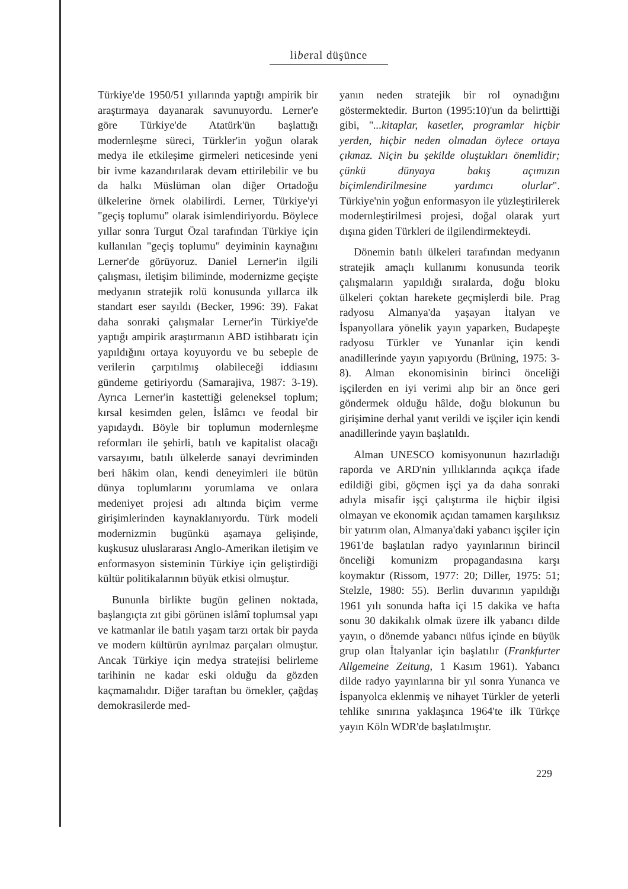liberal düşünce
Türkiye'de 1950/51 yıllarında yaptığı ampirik bir araştırmaya dayanarak savunuyordu. Lerner'e göre Türkiye'de Atatürk'ün başlattığı modernleşme süreci, Türkler'in yoğun olarak medya ile etkileşime girmeleri neticesinde yeni bir ivme kazandırılarak devam ettirilebilir ve bu da halkı Müslüman olan diğer Ortadoğu ülkelerine örnek olabilirdi. Lerner, Türkiye'yi "geçiş toplumu" olarak isimlendiriyordu. Böylece yıllar sonra Turgut Özal tarafından Türkiye için kullanılan "geçiş toplumu" deyiminin kaynağını Lerner'de görüyoruz. Daniel Lerner'in ilgili çalışması, iletişim biliminde, modernizme geçişte medyanın stratejik rolü konusunda yıllarca ilk standart eser sayıldı (Becker, 1996: 39). Fakat daha sonraki çalışmalar Lerner'in Türkiye'de yaptığı ampirik araştırmanın ABD istihbaratı için yapıldığını ortaya koyuyordu ve bu sebeple de verilerin çarpıtılmış olabileceği iddiasını gündeme getiriyordu (Samarajiva, 1987: 3-19). Ayrıca Lerner'in kastettiği geleneksel toplum; kırsal kesimden gelen, İslâmcı ve feodal bir yapıdaydı. Böyle bir toplumun modernleşme reformları ile şehirli, batılı ve kapitalist olacağı varsayımı, batılı ülkelerde sanayi devriminden beri hâkim olan, kendi deneyimleri ile bütün dünya toplumlarını yorumlama ve onlara medeniyet projesi adı altında biçim verme girişimlerinden kaynaklanıyordu. Türk modeli modernizmin bugünkü aşamaya gelişinde, kuşkusuz uluslararası Anglo-Amerikan iletişim ve enformasyon sisteminin Türkiye için geliştirdiği kültür politikalarının büyük etkisi olmuştur.
Bununla birlikte bugün gelinen noktada, başlangıçta zıt gibi görünen islâmî toplumsal yapı ve katmanlar ile batılı yaşam tarzı ortak bir payda ve modern kültürün ayrılmaz parçaları olmuştur. Ancak Türkiye için medya stratejisi belirleme tarihinin ne kadar eski olduğu da gözden kaçmamalıdır. Diğer taraftan bu örnekler, çağdaş demokrasilerde med-
yanın neden stratejik bir rol oynadığını göstermektedir. Burton (1995:10)'un da belirttiği gibi, "...kitaplar, kasetler, programlar hiçbir yerden, hiçbir neden olmadan öylece ortaya çıkmaz. Niçin bu şekilde oluştukları önemlidir; çünkü dünyaya bakış açımızın biçimlendirilmesine yardımcı olurlar". Türkiye'nin yoğun enformasyon ile yüzleştirilerek modernleştirilmesi projesi, doğal olarak yurt dışına giden Türkleri de ilgilendirmekteydi.
Dönemin batılı ülkeleri tarafından medyanın stratejik amaçlı kullanımı konusunda teorik çalışmaların yapıldığı sıralarda, doğu bloku ülkeleri çoktan harekete geçmişlerdi bile. Prag radyosu Almanya'da yaşayan İtalyan ve İspanyollara yönelik yayın yaparken, Budapeşte radyosu Türkler ve Yunanlar için kendi anadillerinde yayın yapıyordu (Brüning, 1975: 3-8). Alman ekonomisinin birinci önceliği işçilerden en iyi verimi alıp bir an önce geri göndermek olduğu hâlde, doğu blokunun bu girişimine derhal yanıt verildi ve işçiler için kendi anadillerinde yayın başlatıldı.
Alman UNESCO komisyonunun hazırladığı raporda ve ARD'nin yıllıklarında açıkça ifade edildiği gibi, göçmen işçi ya da daha sonraki adıyla misafir işçi çalıştırma ile hiçbir ilgisi olmayan ve ekonomik açıdan tamamen karşılıksız bir yatırım olan, Almanya'daki yabancı işçiler için 1961'de başlatılan radyo yayınlarının birincil önceliği komunizm propagandasına karşı koymaktır (Rissom, 1977: 20; Diller, 1975: 51; Stelzle, 1980: 55). Berlin duvarının yapıldığı 1961 yılı sonunda hafta içi 15 dakika ve hafta sonu 30 dakikalık olmak üzere ilk yabancı dilde yayın, o dönemde yabancı nüfus içinde en büyük grup olan İtalyanlar için başlatılır (Frankfurter Allgemeine Zeitung, 1 Kasım 1961). Yabancı dilde radyo yayınlarına bir yıl sonra Yunanca ve İspanyolca eklenmiş ve nihayet Türkler de yeterli tehlike sınırına yaklaşınca 1964'te ilk Türkçe yayın Köln WDR'de başlatılmıştır.
229